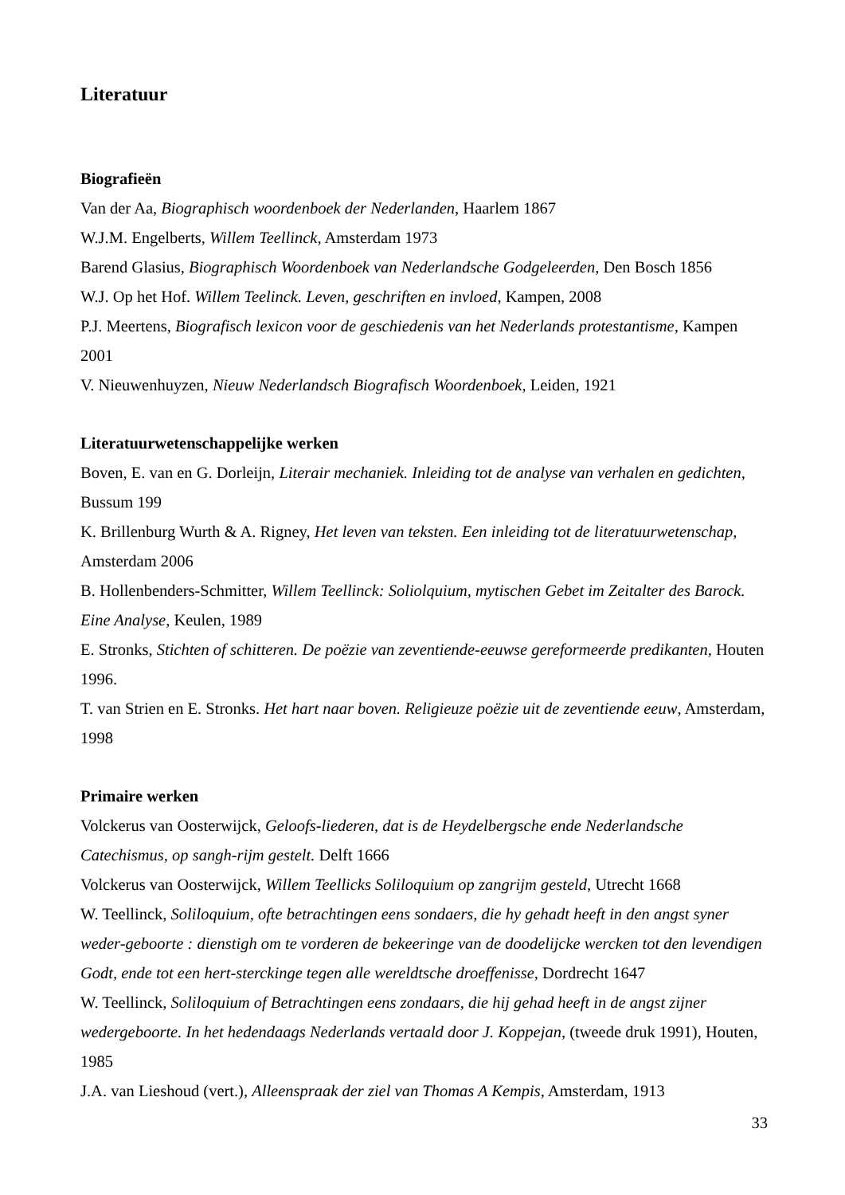Literatuur
Biografieën
Van der Aa, Biographisch woordenboek der Nederlanden, Haarlem 1867
W.J.M. Engelberts, Willem Teellinck, Amsterdam 1973
Barend Glasius, Biographisch Woordenboek van Nederlandsche Godgeleerden, Den Bosch 1856
W.J. Op het Hof. Willem Teelinck. Leven, geschriften en invloed, Kampen, 2008
P.J. Meertens, Biografisch lexicon voor de geschiedenis van het Nederlands protestantisme, Kampen 2001
V. Nieuwenhuyzen, Nieuw Nederlandsch Biografisch Woordenboek, Leiden, 1921
Literatuurwetenschappelijke werken
Boven, E. van en G. Dorleijn, Literair mechaniek. Inleiding tot de analyse van verhalen en gedichten, Bussum 199
K. Brillenburg Wurth & A. Rigney, Het leven van teksten. Een inleiding tot de literatuurwetenschap, Amsterdam 2006
B. Hollenbenders-Schmitter, Willem Teellinck: Soliolquium, mytischen Gebet im Zeitalter des Barock. Eine Analyse, Keulen, 1989
E. Stronks, Stichten of schitteren. De poëzie van zeventiende-eeuwse gereformeerde predikanten, Houten 1996.
T. van Strien en E. Stronks. Het hart naar boven. Religieuze poëzie uit de zeventiende eeuw, Amsterdam, 1998
Primaire werken
Volckerus van Oosterwijck, Geloofs-liederen, dat is de Heydelbergsche ende Nederlandsche Catechismus, op sangh-rijm gestelt. Delft 1666
Volckerus van Oosterwijck, Willem Teellicks Soliloquium op zangrijm gesteld, Utrecht 1668
W. Teellinck, Soliloquium, ofte betrachtingen eens sondaers, die hy gehadt heeft in den angst syner weder-geboorte : dienstigh om te vorderen de bekeeringe van de doodelijcke wercken tot den levendigen Godt, ende tot een hert-sterckinge tegen alle wereldtsche droeffenisse, Dordrecht 1647
W. Teellinck, Soliloquium of Betrachtingen eens zondaars, die hij gehad heeft in de angst zijner wedergeboorte. In het hedendaags Nederlands vertaald door J. Koppejan, (tweede druk 1991), Houten, 1985
J.A. van Lieshoud (vert.), Alleenspraak der ziel van Thomas A Kempis, Amsterdam, 1913
33